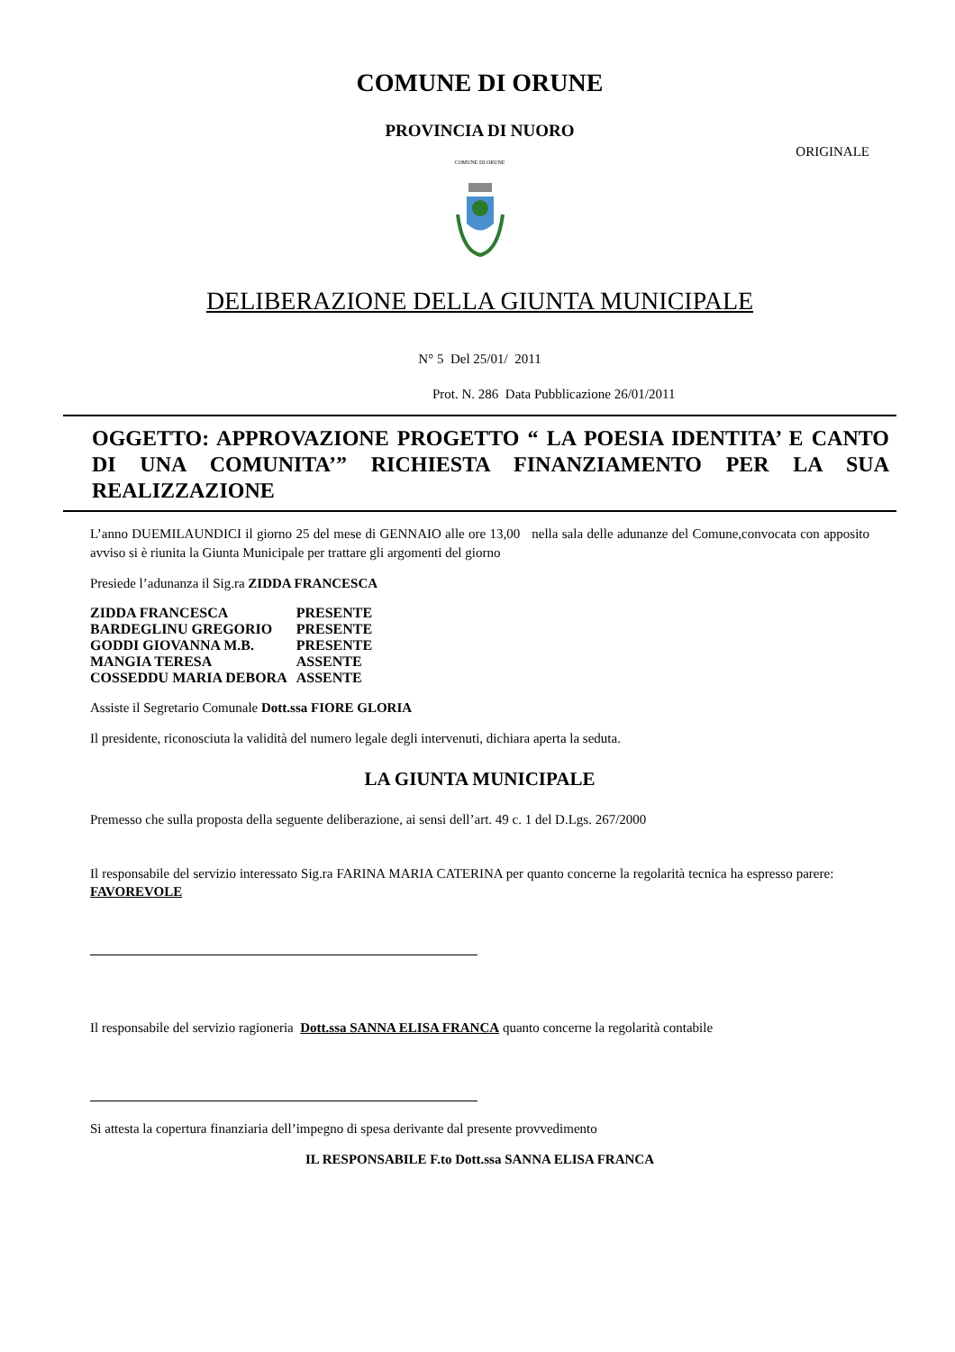COMUNE DI ORUNE
PROVINCIA DI NUORO
ORIGINALE
COMUNE DI ORUNE
DELIBERAZIONE DELLA GIUNTA MUNICIPALE
N° 5 Del 25/01/ 2011
Prot. N. 286 Data Pubblicazione 26/01/2011
OGGETTO: APPROVAZIONE PROGETTO “ LA POESIA IDENTITA’ E CANTO DI UNA COMUNITA’” RICHIESTA FINANZIAMENTO PER LA SUA REALIZZAZIONE
L’anno DUEMILAUNDICI il giorno 25 del mese di GENNAIO alle ore 13,00 nella sala delle adunanze del Comune,convocata con apposito avviso si è riunita la Giunta Municipale per trattare gli argomenti del giorno
Presiede l’adunanza il Sig.ra ZIDDA FRANCESCA
| ZIDDA FRANCESCA | PRESENTE |
| BARDEGLINU GREGORIO | PRESENTE |
| GODDI GIOVANNA M.B. | PRESENTE |
| MANGIA TERESA | ASSENTE |
| COSSEDDU MARIA DEBORA | ASSENTE |
Assiste il Segretario Comunale Dott.ssa FIORE GLORIA
Il presidente, riconosciuta la validità del numero legale degli intervenuti, dichiara aperta la seduta.
LA GIUNTA MUNICIPALE
Premesso che sulla proposta della seguente deliberazione, ai sensi dell’art. 49 c. 1 del D.Lgs. 267/2000
Il responsabile del servizio interessato Sig.ra FARINA MARIA CATERINA per quanto concerne la regolarità tecnica ha espresso parere: FAVOREVOLE
Il responsabile del servizio ragioneria Dott.ssa SANNA ELISA FRANCA quanto concerne la regolarità contabile
Si attesta la copertura finanziaria dell’impegno di spesa derivante dal presente provvedimento
IL RESPONSABILE F.to Dott.ssa SANNA ELISA FRANCA